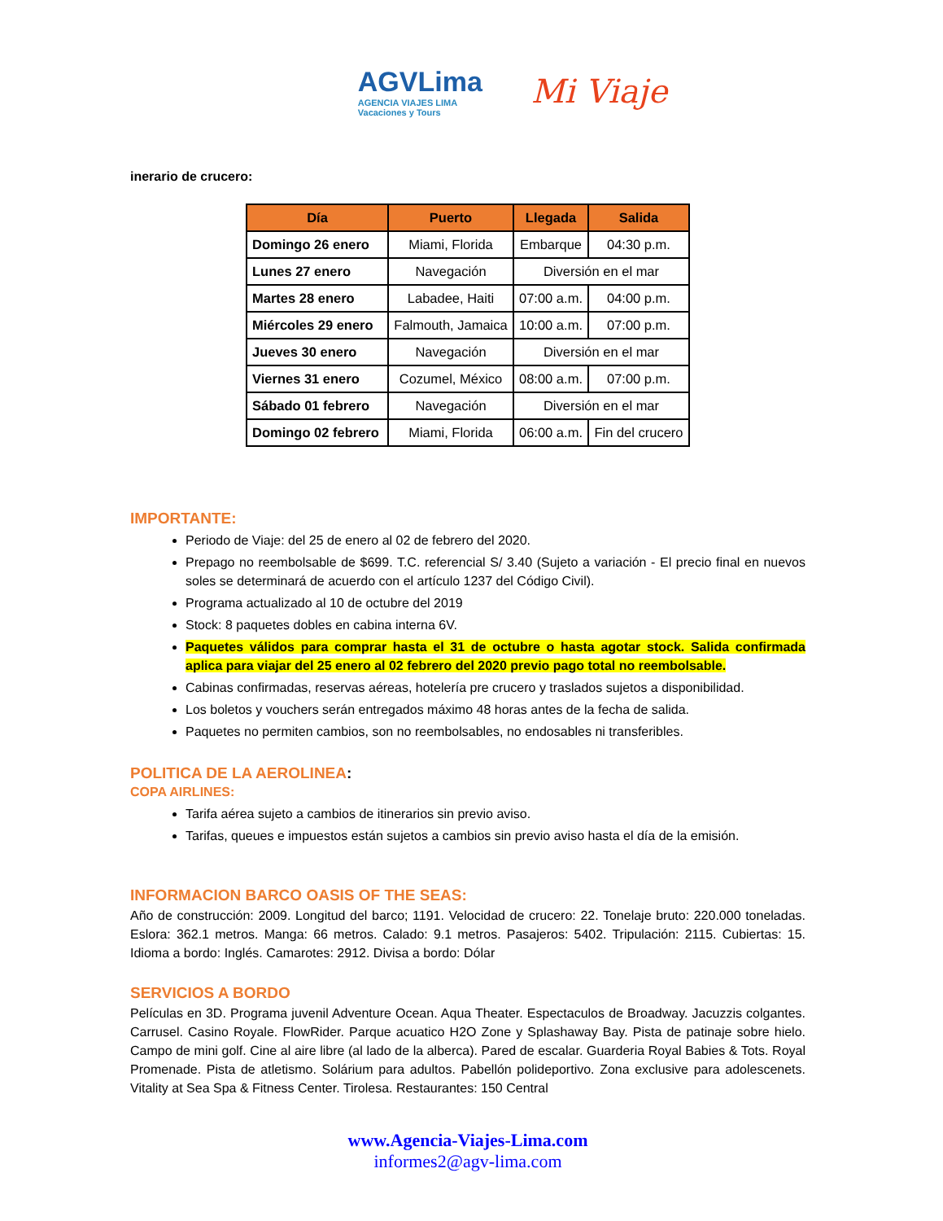AGVLima
AGENCIA VIAJES LIMA
Vacaciones y Tours
Mi Viaje
inerario de crucero:
| Día | Puerto | Llegada | Salida |
| --- | --- | --- | --- |
| Domingo 26 enero | Miami, Florida | Embarque | 04:30 p.m. |
| Lunes 27 enero | Navegación | Diversión en el mar | |
| Martes 28 enero | Labadee, Haiti | 07:00 a.m. | 04:00 p.m. |
| Miércoles 29 enero | Falmouth, Jamaica | 10:00 a.m. | 07:00 p.m. |
| Jueves 30 enero | Navegación | Diversión en el mar | |
| Viernes 31 enero | Cozumel, México | 08:00 a.m. | 07:00 p.m. |
| Sábado 01 febrero | Navegación | Diversión en el mar | |
| Domingo 02 febrero | Miami, Florida | 06:00 a.m. | Fin del crucero |
IMPORTANTE:
Periodo de Viaje: del 25 de enero al 02 de febrero del 2020.
Prepago no reembolsable de $699. T.C. referencial S/ 3.40 (Sujeto a variación - El precio final en nuevos soles se determinará de acuerdo con el artículo 1237 del Código Civil).
Programa actualizado al 10 de octubre del 2019
Stock: 8 paquetes dobles en cabina interna 6V.
Paquetes válidos para comprar hasta el 31 de octubre o hasta agotar stock. Salida confirmada aplica para viajar del 25 enero al 02 febrero del 2020 previo pago total no reembolsable.
Cabinas confirmadas, reservas aéreas, hotelería pre crucero y traslados sujetos a disponibilidad.
Los boletos y vouchers serán entregados máximo 48 horas antes de la fecha de salida.
Paquetes no permiten cambios, son no reembolsables, no endosables ni transferibles.
POLITICA DE LA AEROLINEA:
COPA AIRLINES:
Tarifa aérea sujeto a cambios de itinerarios sin previo aviso.
Tarifas, queues e impuestos están sujetos a cambios sin previo aviso hasta el día de la emisión.
INFORMACION BARCO OASIS OF THE SEAS:
Año de construcción: 2009. Longitud del barco; 1191. Velocidad de crucero: 22. Tonelaje bruto: 220.000 toneladas. Eslora: 362.1 metros. Manga: 66 metros. Calado: 9.1 metros. Pasajeros: 5402. Tripulación: 2115. Cubiertas: 15. Idioma a bordo: Inglés. Camarotes: 2912. Divisa a bordo: Dólar
SERVICIOS A BORDO
Películas en 3D. Programa juvenil Adventure Ocean. Aqua Theater. Espectaculos de Broadway. Jacuzzis colgantes. Carrusel. Casino Royale. FlowRider. Parque acuatico H2O Zone y Splashaway Bay. Pista de patinaje sobre hielo. Campo de mini golf. Cine al aire libre (al lado de la alberca). Pared de escalar. Guarderia Royal Babies & Tots. Royal Promenade. Pista de atletismo. Solárium para adultos. Pabellón polideportivo. Zona exclusive para adolescenets. Vitality at Sea Spa & Fitness Center. Tirolesa. Restaurantes: 150 Central
www.Agencia-Viajes-Lima.com
informes2@agv-lima.com